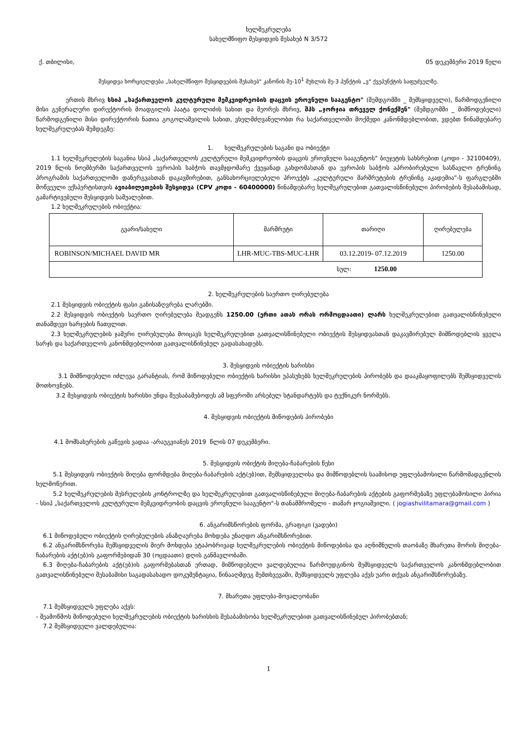ხელშეკრულება
სახელმწიფო შესყიდვის შესახებ N 3/572
ქ. თბილისი, 05 დეკემბერი 2019 წელი
შესყიდვა ხორციელდება „სახელმწიფო შესყიდვების შესახებ" კანონის მე-10<sup>1</sup> მუხლის მე-3 პუნქტის „ვ" ქვეპუნქტის საფუძველზე.
ერთის მხრივ სსიპ „საქართველოს კულტურული მემკვიდრეობის დაცვის ეროვნული სააგენტო" (შემდგომში _ შემსყიდველი), წარმოდგენილი მისი გენერალური დირექტორის მოადგილის პაატა დოლიძის სახით და მეორეს მხრივ, შპს „ჯორჯია თრეველ ქონექშენ" (შემდგომში _ მიმწოდებელი) წარმოდგენილი მისი დირექტორის ნათია გოგოლაშვილის სახით, ვხელმძღვანელობთ რა საქართველოში მოქმედი კანონმდებლობით, ვდებთ წინამდებარე ხელშეკრულებას შემდეგზე:
1. ხელშეკრულების საგანი და ობიექტი
1.1 ხელშეკრულების საგანია სსიპ „საქართველოს კულტურული მემკვიდრეობის დაცვის ეროვნული სააგენტოს" ბიუჯეტის სახსრებით (კოდი - 32100409), 2019 წლის ნოემბერში საქართველოს ევროპის საბჭოს თავმჯდომარე ქვეყანად გახდომასთან და ევროპის საბჭოს აპრობირებული სასწავლო ტრენინგ პროგრამის საქართველოში დანერგვასთან დაკავშირებით, განსახორციელებელი პროექტს „კულტურული მარშრუტების ტრენინგ აკადემია"-ს ფარგლებში მოწვეული ექსპერტისთვის ავიაბილეთების შესყიდვა (CPV კოდი - 60400000) წინამდებარე ხელშეკრულებით გათვალისწინებული პირობების შესაბამისად, გამარტივებული შესყიდვის საშუალებით.
1.2 ხელშეკრულების ობიექტია:
| გვარი/სახელი | მარშრუტი | თარიღი | ღირებულება |
| --- | --- | --- | --- |
| ROBINSON/MICHAEL DAVID MR | LHR-MUC-TBS-MUC-LHR | 03.12.2019- 07.12.2019 | 1250.00 |
| სულ: 1250.00 | | | |
2. ხელშეკრულების საერთო ღირებულება
2.1 შესყიდვის ობიექტის ფასი განისაზღვრება ლარებში.
2.2 შესყიდვის ობიექტის საერთო ღირებულება შეადგენს 1250.00 (ერთი ათას ორას ორმოცდაათი) ლარს ხელშეკრულებით გათვალისწინებული თანამდევი ხარჯების ჩათვლით.
2.3 ხელშეკრულების ჯამური ღირებულება მოიცავს ხელშეკრულებით გათვალისწინებული ობიექტის შესყიდვასთან დაკავშირებულ მიმწოდებლის ყველა ხარჯს და საქართველოს კანონმდებლობით გათვალისწინებულ გადასახადებს.
3. შესყიდვის ობიექტის ხარისხი
3.1 მიმწოდებელი იძლევა გარანტიას, რომ მიწოდებული ობიექტის ხარისხი უპასუხებს ხელშეკრულების პირობებს და დააკმაყოფილებს შემსყიდველის მოთხოვნებს.
3.2 შესყიდვის ობიექტის ხარისხი უნდა შეესაბამებოდეს ამ სფეროში არსებულ სტანდარტებს და ტექნიკურ ნორმებს.
4. შესყიდვის ობიექტის მიწოდების პირობები
4.1 მომსახურების გაწევის ვადაა -არაუგვიანეს 2019 წლის 07 დეკემბერი.
5. შესყიდვის ობიქტის მიღება-ჩაბარების წესი
5.1 შესყიდვის ობიექტის მიღება ფორმდება მიღება-ჩაბარების აქტ(ებ)ით, შემსყიდველისა და მიმწოდებლის საამისოდ უფლებამოსილი წარმომადგენლის ხელმოწერით.
5.2 ხელშეკრულების შესრულების კონტროლზე და ხელშეკრულებით გათვალისწინებული მიღება-ჩაბარების აქტების გაფორმებაზე უფლებამოსილი პირია - სსიპ „საქართველოს კულტურული მემკვიდრეობის დაცვის ეროვნული სააგენტო"-ს თანამშრომელი - თამარ ჯოგიაშვილი. ( jogiashvilitamara@gmail.com )
6. ანგარიშსწორების ფორმა, გრაფიკი (ვადები)
6.1 მიწოდებული ობიექტის ღირებულების ანაზღაურება მოხდება უნაღდო ანგარიშსწორებით.
6.2 ანგარიშსწორება შემსყიდველის მიერ მოხდება ეტაპობრივად ხელშეკრულების ობიექტის მიწოდებისა და აღნიშნულის თაობაზე მხარეთა შორის მიღება-ჩაბარების აქტ(ებ)ის გაფორმებიდან 30 (ოცდაათი) დღის განმავლობაში.
6.3 მიღება-ჩაბარების აქტ(ებ)ის გაფორმებასთან ერთად, მიმწოდებელი ვალდებულია წარმოუდგინოს შემსყიდველს საქართველოს კანონმდებლობით გათვალისწინებული შესაბამისი საგადასახადო დოკუმენტაცია, წინააღმდეგ შემთხვევაში, შემსყიდველს უფლება აქვს უარი თქვას ანგარიშსწორებაზე.
7. მხარეთა უფლება-მოვალეობანი
7.1 შემსყიდველს უფლება აქვს:
- შეამოწმოს მიწოდებული ხელშეკრულების ობიექტის ხარისხის შესაბამისობა ხელშეკრულებით გათვალისწინებულ პირობებთან;
7.2 შემსყიდველი ვალდებულია:
1